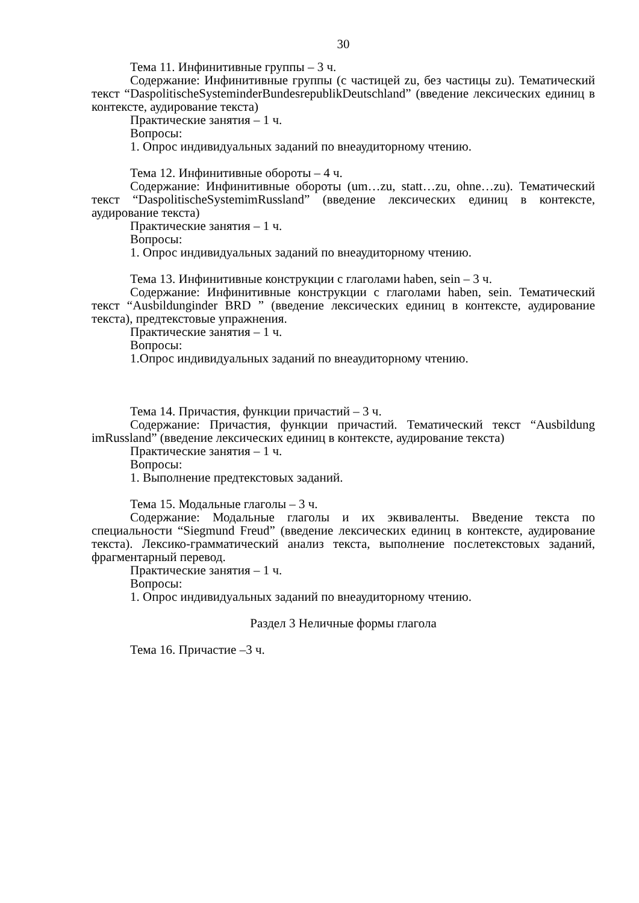30
Тема 11. Инфинитивные группы – 3 ч.
Содержание: Инфинитивные группы (с частицей zu, без частицы zu). Тематический текст “DaspolitischeSysteminderBundesrepublikDeutschland” (введение лексических единиц в контексте, аудирование текста)
Практические занятия – 1 ч.
Вопросы:
1. Опрос индивидуальных заданий по внеаудиторному чтению.
Тема 12. Инфинитивные обороты – 4 ч.
Содержание: Инфинитивные обороты (um…zu, statt…zu, ohne…zu). Тематический текст “DaspolitischeSystemimRussland” (введение лексических единиц в контексте, аудирование текста)
Практические занятия – 1 ч.
Вопросы:
1. Опрос индивидуальных заданий по внеаудиторному чтению.
Тема 13. Инфинитивные конструкции с глаголами haben, sein – 3 ч.
Содержание: Инфинитивные конструкции с глаголами haben, sein. Тематический текст “Ausbildunginder BRD ” (введение лексических единиц в контексте, аудирование текста), предтекстовые упражнения.
Практические занятия – 1 ч.
Вопросы:
1.Опрос индивидуальных заданий по внеаудиторному чтению.
Тема 14. Причастия, функции причастий – 3 ч.
Содержание: Причастия, функции причастий. Тематический текст “Ausbildung imRussland” (введение лексических единиц в контексте, аудирование текста)
Практические занятия – 1 ч.
Вопросы:
1. Выполнение предтекстовых заданий.
Тема 15. Модальные глаголы – 3 ч.
Содержание: Модальные глаголы и их эквиваленты. Введение текста по специальности “Siegmund Freud” (введение лексических единиц в контексте, аудирование текста). Лексико-грамматический анализ текста, выполнение послетекстовых заданий, фрагментарный перевод.
Практические занятия – 1 ч.
Вопросы:
1. Опрос индивидуальных заданий по внеаудиторному чтению.
Раздел 3 Неличные формы глагола
Тема 16. Причастие –3 ч.